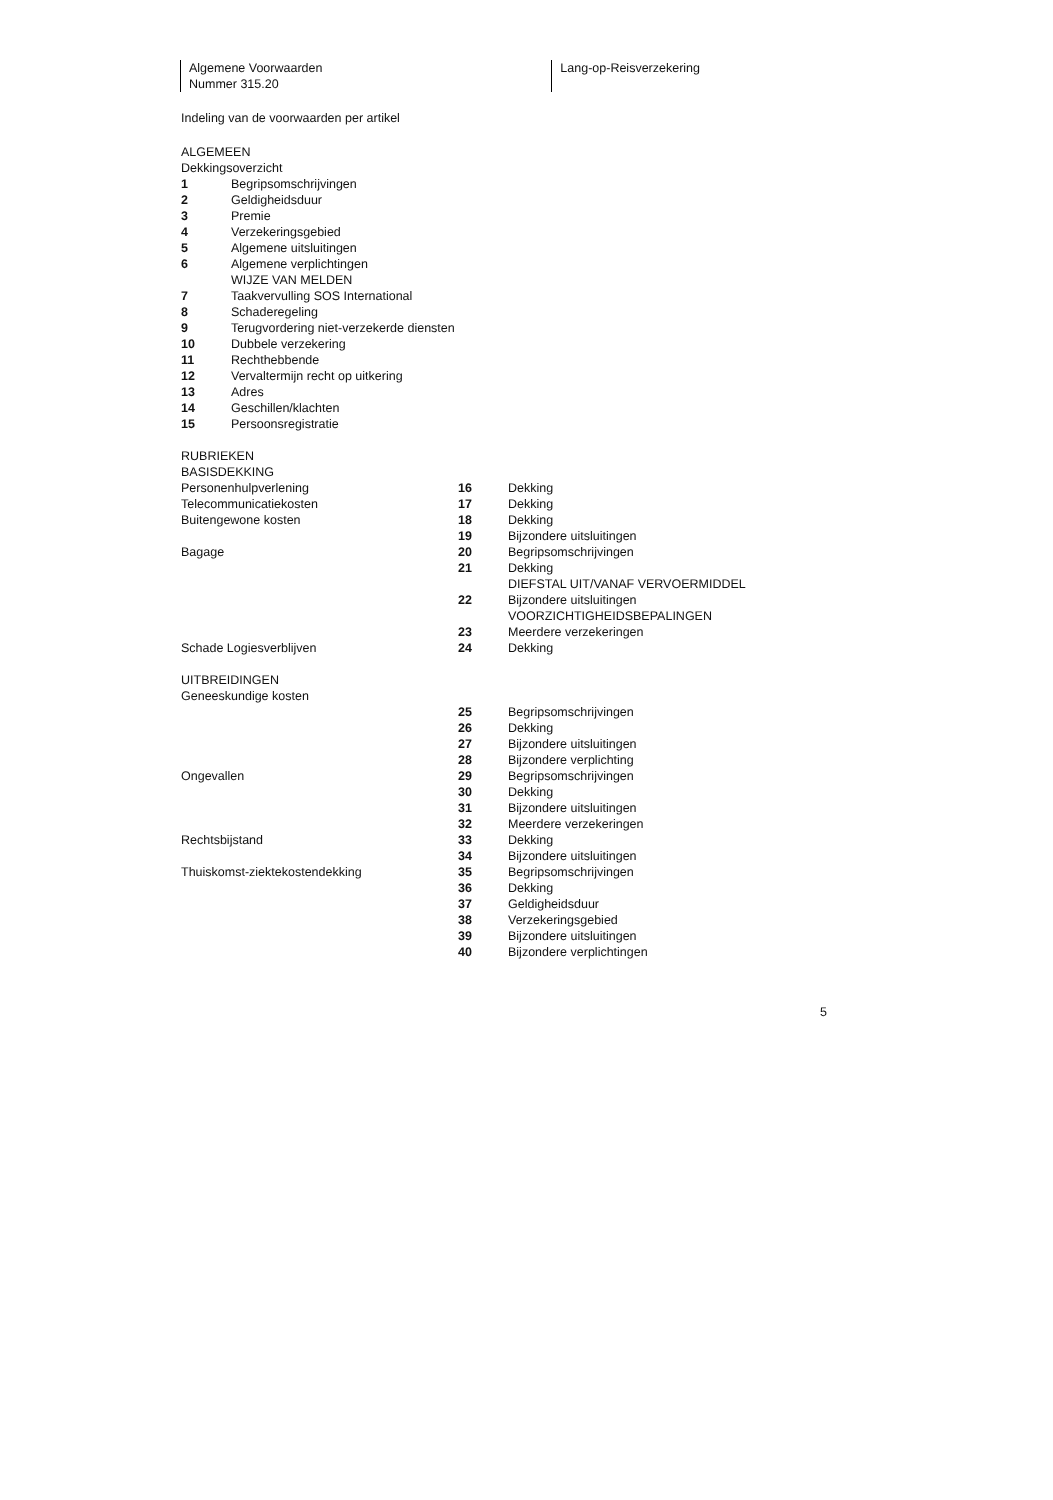Algemene Voorwaarden
Nummer 315.20
Lang-op-Reisverzekering
Indeling van de voorwaarden per artikel
ALGEMEEN
Dekkingsoverzicht
| 1 | Begripsomschrijvingen |
| 2 | Geldigheidsduur |
| 3 | Premie |
| 4 | Verzekeringsgebied |
| 5 | Algemene uitsluitingen |
| 6 | Algemene verplichtingen |
| | WIJZE VAN MELDEN |
| 7 | Taakvervulling SOS International |
| 8 | Schaderegeling |
| 9 | Terugvordering niet-verzekerde diensten |
| 10 | Dubbele verzekering |
| 11 | Rechthebbende |
| 12 | Vervaltermijn recht op uitkering |
| 13 | Adres |
| 14 | Geschillen/klachten |
| 15 | Persoonsregistratie |
RUBRIEKEN
BASISDEKKING
| Personenhulpverlening | 16 | Dekking |
| Telecommunicatiekosten | 17 | Dekking |
| Buitengewone kosten | 18 | Dekking |
| | 19 | Bijzondere uitsluitingen |
| Bagage | 20 | Begripsomschrijvingen |
| | 21 | Dekking |
| | | DIEFSTAL UIT/VANAF VERVOERMIDDEL |
| | 22 | Bijzondere uitsluitingen |
| | | VOORZICHTIGHEIDSBEPALINGEN |
| | 23 | Meerdere verzekeringen |
| Schade Logiesverblijven | 24 | Dekking |
UITBREIDINGEN
| Geneeskundige kosten | | |
| | 25 | Begripsomschrijvingen |
| | 26 | Dekking |
| | 27 | Bijzondere uitsluitingen |
| | 28 | Bijzondere verplichting |
| Ongevallen | 29 | Begripsomschrijvingen |
| | 30 | Dekking |
| | 31 | Bijzondere uitsluitingen |
| | 32 | Meerdere verzekeringen |
| Rechtsbijstand | 33 | Dekking |
| | 34 | Bijzondere uitsluitingen |
| Thuiskomst-ziektekostendekking | 35 | Begripsomschrijvingen |
| | 36 | Dekking |
| | 37 | Geldigheidsduur |
| | 38 | Verzekeringsgebied |
| | 39 | Bijzondere uitsluitingen |
| | 40 | Bijzondere verplichtingen |
5